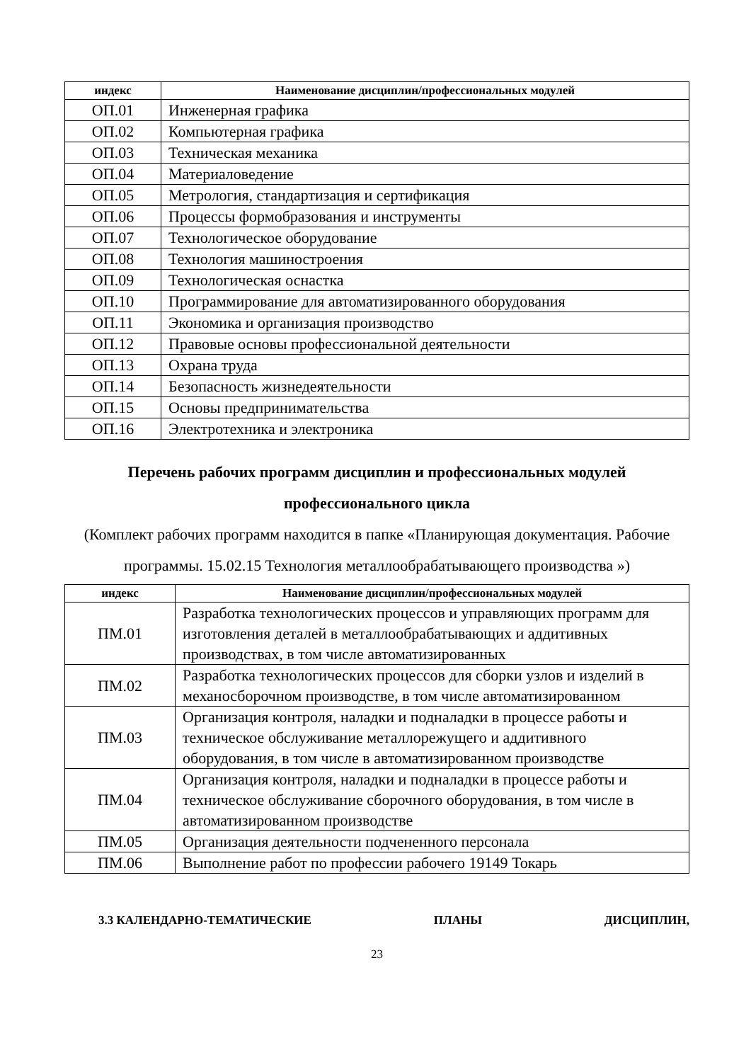| индекс | Наименование дисциплин/профессиональных модулей |
| --- | --- |
| ОП.01 | Инженерная графика |
| ОП.02 | Компьютерная графика |
| ОП.03 | Техническая механика |
| ОП.04 | Материаловедение |
| ОП.05 | Метрология, стандартизация и сертификация |
| ОП.06 | Процессы формобразования и инструменты |
| ОП.07 | Технологическое оборудование |
| ОП.08 | Технология машиностроения |
| ОП.09 | Технологическая оснастка |
| ОП.10 | Программирование для автоматизированного оборудования |
| ОП.11 | Экономика и организация производство |
| ОП.12 | Правовые основы профессиональной деятельности |
| ОП.13 | Охрана труда |
| ОП.14 | Безопасность жизнедеятельности |
| ОП.15 | Основы предпринимательства |
| ОП.16 | Электротехника и электроника |
Перечень рабочих программ дисциплин и профессиональных модулей
профессионального цикла
(Комплект рабочих программ находится в папке «Планирующая документация. Рабочие программы. 15.02.15 Технология металлообрабатывающего производства »)
| индекс | Наименование дисциплин/профессиональных модулей |
| --- | --- |
| ПМ.01 | Разработка технологических процессов и управляющих программ для изготовления деталей в металлообрабатывающих и аддитивных производствах, в том числе автоматизированных |
| ПМ.02 | Разработка технологических процессов для сборки узлов и изделий в механосборочном производстве, в том числе автоматизированном |
| ПМ.03 | Организация контроля, наладки и подналадки в процессе работы и техническое обслуживание металлорежущего и аддитивного оборудования, в том числе в автоматизированном производстве |
| ПМ.04 | Организация контроля, наладки и подналадки в процессе работы и техническое обслуживание сборочного оборудования, в том числе в автоматизированном производстве |
| ПМ.05 | Организация деятельности подчененного персонала |
| ПМ.06 | Выполнение работ по профессии рабочего 19149 Токарь |
3.3 КАЛЕНДАРНО-ТЕМАТИЧЕСКИЕ ПЛАНЫ ДИСЦИПЛИН,
23